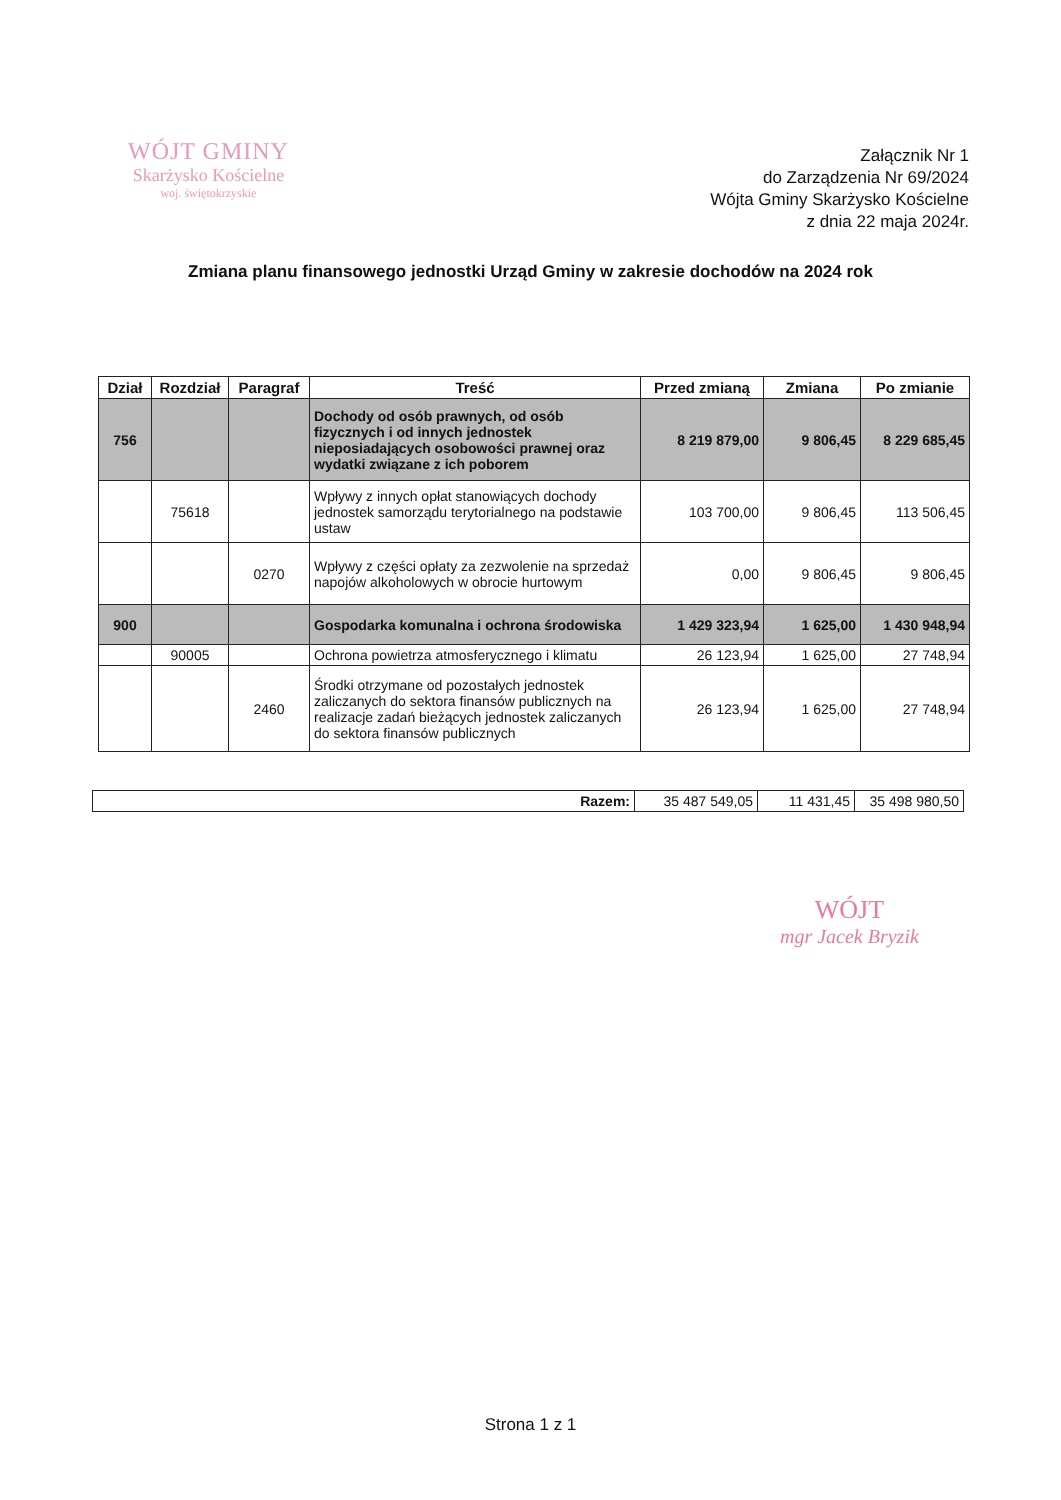WÓJT GMINY
Skarżysko Kościelne
woj. świętokrzyskie
Załącznik Nr 1
do Zarządzenia Nr 69/2024
Wójta Gminy Skarżysko Kościelne
z dnia 22 maja 2024r.
Zmiana planu finansowego jednostki Urząd Gminy w zakresie dochodów na 2024 rok
| Dział | Rozdział | Paragraf | Treść | Przed zmianą | Zmiana | Po zmianie |
| --- | --- | --- | --- | --- | --- | --- |
| 756 | | | Dochody od osób prawnych, od osób fizycznych i od innych jednostek nieposiadających osobowości prawnej oraz wydatki związane z ich poborem | 8 219 879,00 | 9 806,45 | 8 229 685,45 |
| | 75618 | | Wpływy z innych opłat stanowiących dochody jednostek samorządu terytorialnego na podstawie ustaw | 103 700,00 | 9 806,45 | 113 506,45 |
| | | 0270 | Wpływy z części opłaty za zezwolenie na sprzedaż napojów alkoholowych w obrocie hurtowym | 0,00 | 9 806,45 | 9 806,45 |
| 900 | | | Gospodarka komunalna i ochrona środowiska | 1 429 323,94 | 1 625,00 | 1 430 948,94 |
| | 90005 | | Ochrona powietrza atmosferycznego i klimatu | 26 123,94 | 1 625,00 | 27 748,94 |
| | | 2460 | Środki otrzymane od pozostałych jednostek zaliczanych do sektora finansów publicznych na realizacje zadań bieżących jednostek zaliczanych do sektora finansów publicznych | 26 123,94 | 1 625,00 | 27 748,94 |
| Razem: | 35 487 549,05 | 11 431,45 | 35 498 980,50 |
WÓJT
mgr Jacek Bryzik
Strona 1 z 1